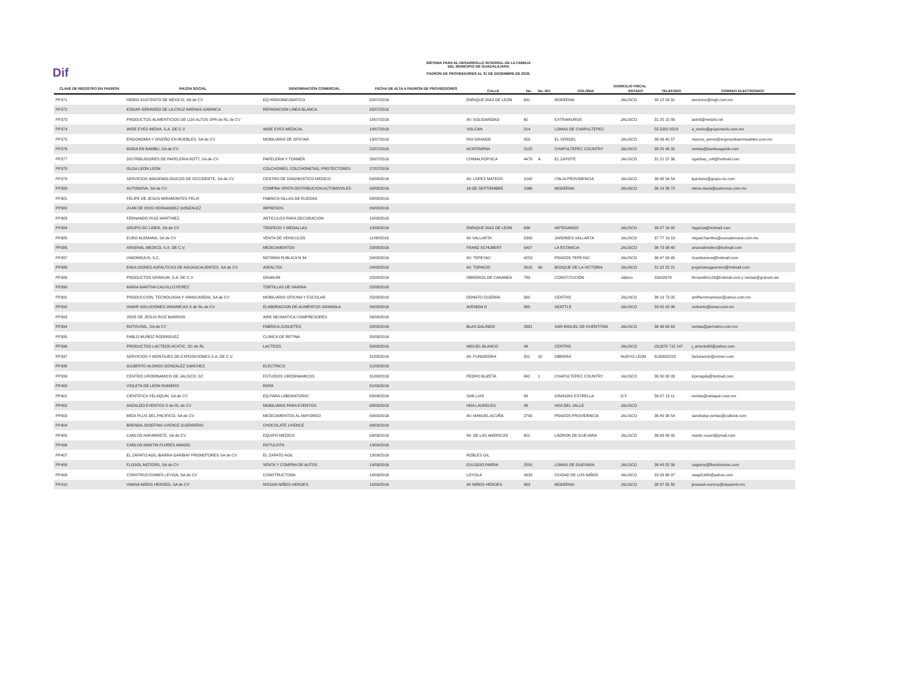Dif
SISTEMA PARA EL DESARROLLO INTEGRAL DE LA FAMILIA
DEL MUNICIPIO DE GUADALAJARA
PADRÓN DE PROVEEDORES AL 31 DE DICIEMBRE DE 2018.
| CLAVE DE REGISTRO EN PADRÓN | RAZON SOCIAL | DENOMINACIÓN COMERCIAL | FECHA DE ALTA A PADRÓN DE PROVEEDORES | DOMICILIO FISCAL | | | | | | |
| --- | --- | --- | --- | --- | --- | --- | --- | --- | --- | --- |
| | | | | CALLE | No. | No. INT. | COLONIA | ESTADO | TELEFONO | CORREO ELECTRÓNICO |
| PP371 | HIDRO SUSTENTO DE MEXICO, SA de CV | EQ HIDRONEUMATICO | 05/07/2016 | ENRIQUE DIAZ DE LEON | 691 | | MODERNA | JALISCO | 38 12 03 31 | servicios@mgb.com.mx |
| PP372 | EDGAR GERARDO DE LA CRUZ ARENAS GARNICA | REPARACION LINEA BLANCA | 05/07/2016 | | | | | | | |
| PP373 | PRODUCTOS ALIMENTICIOS DE LOS ALTOS SPR de RL de CV | | 18/07/2016 | AV. SOLIDARIDAD | 60 | | EXTRAMUROS | JALISCO | 31 25 15 89 | astrid@metzhi.net |
| PP374 | WIDE EYES MEDIA, S.A. DE C.V. | WIDE EYES MEDICAL | 18/07/2016 | VOLCAN | 214 | | LOMAS DE CHAPULTEPEC | | 55 5202 8218 | a_merlo@grupomerlo.com.mx |
| PP375 | ERGONOMIA Y DISEÑO EN MUEBLES, SA de CV | MOBILIARIO DE OFICINA | 19/07/2016 | RIO GRANDE | 559 | | EL VERGEL | JALISCO | 36 06 40 57 | marcos_perez@ergonomiaenmuebles.com.mx |
| PP376 | MODA EN BAMBU, SA de CV | | 22/07/2016 | ACATEMPAN | 2125 | | CHAPULTEPEC COUNTRY | JALISCO | 38 25 46 32 | ventas@bambuaganik.com |
| PP377 | DISTRIBUIDORES DE PAPELERIA ROTT, SA de CV | PAPELERIA Y TONNER | 26/07/2016 | CHIMALPOPOCA | 4479 | A | EL ZAPOTE | JALISCO | 31 21 37 36 | ogaribay_rott@hotmail.com |
| PP378 | OLGA LEON LEON | COLCHONES, COLCHONETAS, PROTECTORES | 27/07/2016 | | | | | | | |
| PP379 | SERVICIOS IMAGENOLOGICOS DE OCCIDENTE, SA de CV | CENTRO DE DIAGNOSTICO MEDICO | 04/08/2016 | AV. LOPEZ MATEOS | 1042 | | ITALIA PROVIDENCIA | JALISCO | 36 48 54 54 | lgarduno@grupo-rio.com |
| PP380 | AUTONOVA, SA de CV | COMPRA VENTA DISTRIBUCION AUTOMOVILES | 08/08/2016 | 16 DE SEPTIEMBRE | 1066 | | MODERNA | JALISCO | 36 19 36 72 | elena.meza@autonova.com.mx |
| PP381 | FELIPE DE JESUS MIRAMONTES FELIX | FABRICA SILLAS DE RUEDAS | 08/08/2016 | | | | | | | |
| PP382 | JUAN DE DIOS HERNANDEZ GONZALEZ | IMPRESOS | 09/08/2016 | | | | | | | |
| PP383 | FERNANDO RUIZ MARTINEZ | ARTICULOS PARA DECORACION | 10/08/2016 | | | | | | | |
| PP384 | GRUPO GC LIDER, SA de CV | TROFEOS Y MEDALLAS | 10/08/2016 | ENRIQUE DIAZ DE LEON | 836 | | ARTESANOS | JALISCO | 38 27 16 92 | mgarcia@hotmail.com |
| PP385 | EURO ALEMANA, SA de CV | VENTA DE VEHICULOS | 11/08/2016 | AV VALLARTA | 5300 | | JARDINES VALLARTA | JALISCO | 37 77 19 19 | miguel.fuentes@euroalemana.com.mx |
| PP386 | ARSENAL MEDICO, S.A. DE C.V. | MEDICAMENTOS | 23/08/2016 | FRANZ SCHUBERT | 5407 | | LA ESTANCIA | JALISCO | 36 73 98 40 | arsenalmedico@hotmail.com |
| PP387 | UNIONINJUS, S.C. | NOTARIA PUBLICA N 34 | 24/08/2016 | AV. TEPEYAC | 4253 | | PRADOS TEPEYAC | JALISCO | 36 47 09 45 | ricardosvera@hotmail.com |
| PP388 | EMULSIONES ASFALTICAS DE AGUASCALIENTES, SA de CV | ASFALTEK | 24/08/2016 | AV. TOPACIO | 2915 | 9A | BOSQUE DE LA VICTORIA | JALISCO | 31 22 22 21 | jorgeriveraguerrero@hotmail.com |
| PP389 | PRODUCTOS GRANUM, S.A. DE C.V. | GRANUM | 25/08/2016 | OBREROS DE CANANEA | 789 | | CONSTITUCIÓN | Jalisco | 33432678 | fernandlm123@hotmail.com y ventas@granum.ws |
| PP390 | MARIA MARTHA CALVILLO PEREZ | TORTILLAS DE HARINA | 25/08/2016 | | | | | | | |
| PP391 | PRODUCCION, TECNOLOGIA Y VANGUARDIA, SA de CV | MOBILIARIO OFICINA Y ESCOLAR | 25/08/2016 | DONATO GUERRA | 560 | | CENTRO | JALISCO | 36 13 73 05 | amfhermmanluxe@yahoo.com.mx |
| PP392 | ISMAR SOLUCIONES DINAMICAS S de RL de CV | ELABORACION DE ALIMENTOS GRANOLA | 26/08/2016 | AVENIDA D | 865 | | SEATTLE | JALISCO | 33 42 02 06 | norberto@ismar.com.mx |
| PP393 | JOSE DE JESUS RUIZ BARRIOS | AIRE NEUMATICA COMPRESORES | 26/08/2016 | | | | | | | |
| PP394 | ROTOVINIL, SA de CV | FABRICA JUGUETES | 29/08/2016 | BLAS GALINDO | 2881 | | SAN MIGUEL DE HUENTITAN | JALISCO | 36 98 63 63 | ventas@perrisimo.com.mx |
| PP395 | PABLO MUÑOZ RODRIGUEZ | CLINICA DE RETINA | 30/08/2016 | | | | | | | |
| PP396 | PRODUCTOS LACTEOS ACATIC, SC de RL | LACTEOS | 30/08/2016 | MIGUEL BLANCO | 44 | | CENTRO | JALISCO | (01)378 715 147 | j_antonio80@yahoo.com |
| PP397 | SERVICIOS Y MONTAJES DE EXPOSICIONES S.A. DE C.V. | | 31/08/2016 | AV. FUNDIDORA | 501 | 10 | OBRERA | NUEVO LEON | 8180002222 | facturacion@ormex.com |
| PP398 | GILBERTO ALONSO GONZALEZ SANCHEZ | ELECTRICO | 31/08/2016 | | | | | | | |
| PP399 | CENTRO URODINAMICO DE JALISCO, SC | ESTUDIOS URODINAMICOS | 31/08/2016 | PEDRO BUZETA | 842 | 1 | CHAPULTEPEC COUNTRY | JALISCO | 36 30 00 03 | lcpmagda@hotmail.com |
| PP400 | VIOLETA DE LEON ROMERO | ROPA | 01/09/2016 | | | | | | | |
| PP401 | CIENTIFICA VELAQUIN, SA de CV | EQ PARA LABORATORIO | 05/09/2016 | SAN LUIS | 84 | | GRANJAS ESTRELLA | D.F. | 56 07 13 11 | ventas@velaquin.com.mx |
| PP402 | ANZALDO EVENTOS S de RL de CV | MOBILIARIO PARA EVENTOS | 08/09/2016 | HDA LAURELES | 49 | | HDA DEL VALLE | JALISCO | | |
| PP403 | MEDI PLUS DEL PACIFICO, SA de CV | MEDICAMENTOS AL MAYOREO | 09/09/2016 | AV. MANUEL ACUÑA | 2790 | | PRADOS PROVIDENCIA | JALISCO | 36 40 38 54 | sandralop.ventas@outlook.com |
| PP404 | BRENDA JOSEFINA UVENCE GUERRERO | CHOCOLATE UVENCE | 09/09/2016 | | | | | | | |
| PP405 | CARLOS NAFARRETE, SA de CV | EQUIPO MEDICO | 09/09/2016 | AV. DE LAS AMERICAS | 601 | | LADRON DE GUEVARA | JALISCO | 36 69 98 00 | martin.rouret@gmail.com |
| PP406 | CARLOS MARTIN FLORES AMADO | ROTULISTA | 13/09/2016 | | | | | | | |
| PP407 | EL ZAPATO AGIL IBARRA GARIBAY PROMOTORES SA de CV | EL ZAPATO AGIL | 13/09/2016 | ROBLES GIL | | | | | | |
| PP408 | FLOSOL MOTORS, SA de CV | VENTA Y COMPRA DE AUTOS | 14/09/2016 | EULOGIO PARRA | 2500 | | LOMAS DE GUEVARA | JALISCO | 36 48 52 56 | caguirre@flosolmotors.com |
| PP409 | CONSTRUCCIONES LEVISA, SA de CV | CONSTRUCTORA | 14/09/2016 | LOYOLA | 4333 | | CIUDAD DE LOS NIÑOS | JALISCO | 33 33 68 97 | magd1980@yahoo.com |
| PP410 | VAMSA NIÑOS HEROES, SA de CV | NISSAN NIÑOS HEROES | 15/09/2016 | AV NIÑOS HEROES | 963 | | MODERNA | JALISCO | 38 37 55 55 | jmanuel.monroy@nissannh.mx |